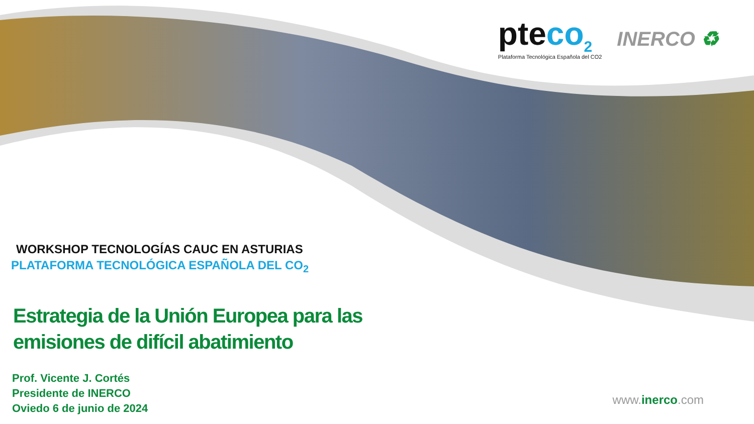pteco<sub>2</sub>
Plataforma Tecnológica Española del CO2
INERCO ♻
WORKSHOP TECNOLOGÍAS CAUC EN ASTURIAS
PLATAFORMA TECNOLÓGICA ESPAÑOLA DEL CO<sub>2</sub>
Estrategia de la Unión Europea para las
emisiones de difícil abatimiento
Prof. Vicente J. Cortés
Presidente de INERCO
Oviedo 6 de junio de 2024
www.inerco.com